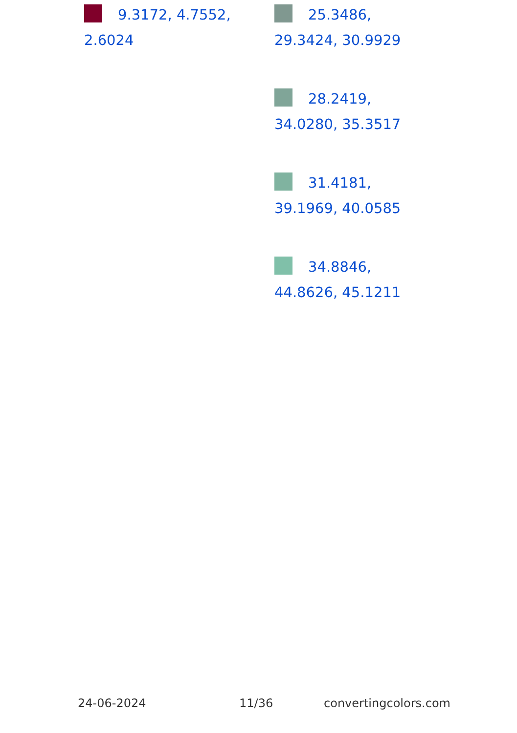9.3172, 4.7552, 2.6024
25.3486, 29.3424, 30.9929
28.2419, 34.0280, 35.3517
31.4181, 39.1969, 40.0585
34.8846, 44.8626, 45.1211
24-06-2024 11/36 convertingcolors.com